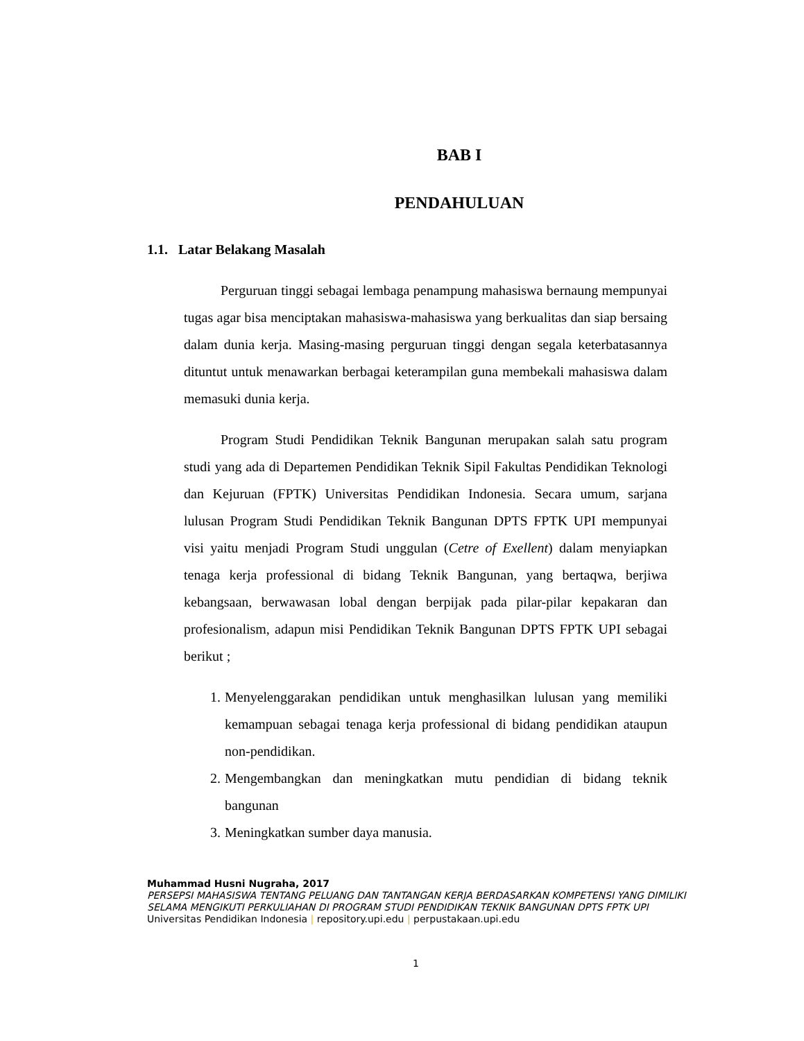BAB I
PENDAHULUAN
1.1. Latar Belakang Masalah
Perguruan tinggi sebagai lembaga penampung mahasiswa bernaung mempunyai tugas agar bisa menciptakan mahasiswa-mahasiswa yang berkualitas dan siap bersaing dalam dunia kerja. Masing-masing perguruan tinggi dengan segala keterbatasannya dituntut untuk menawarkan berbagai keterampilan guna membekali mahasiswa dalam memasuki dunia kerja.
Program Studi Pendidikan Teknik Bangunan merupakan salah satu program studi yang ada di Departemen Pendidikan Teknik Sipil Fakultas Pendidikan Teknologi dan Kejuruan (FPTK) Universitas Pendidikan Indonesia. Secara umum, sarjana lulusan Program Studi Pendidikan Teknik Bangunan DPTS FPTK UPI mempunyai visi yaitu menjadi Program Studi unggulan (Cetre of Exellent) dalam menyiapkan tenaga kerja professional di bidang Teknik Bangunan, yang bertaqwa, berjiwa kebangsaan, berwawasan lobal dengan berpijak pada pilar-pilar kepakaran dan profesionalism, adapun misi Pendidikan Teknik Bangunan DPTS FPTK UPI sebagai berikut ;
1. Menyelenggarakan pendidikan untuk menghasilkan lulusan yang memiliki kemampuan sebagai tenaga kerja professional di bidang pendidikan ataupun non-pendidikan.
2. Mengembangkan dan meningkatkan mutu pendidian di bidang teknik bangunan
3. Meningkatkan sumber daya manusia.
Muhammad Husni Nugraha, 2017
PERSEPSI MAHASISWA TENTANG PELUANG DAN TANTANGAN KERJA BERDASARKAN KOMPETENSI YANG DIMILIKI SELAMA MENGIKUTI PERKULIAHAN DI PROGRAM STUDI PENDIDIKAN TEKNIK BANGUNAN DPTS FPTK UPI
Universitas Pendidikan Indonesia | repository.upi.edu | perpustakaan.upi.edu
1